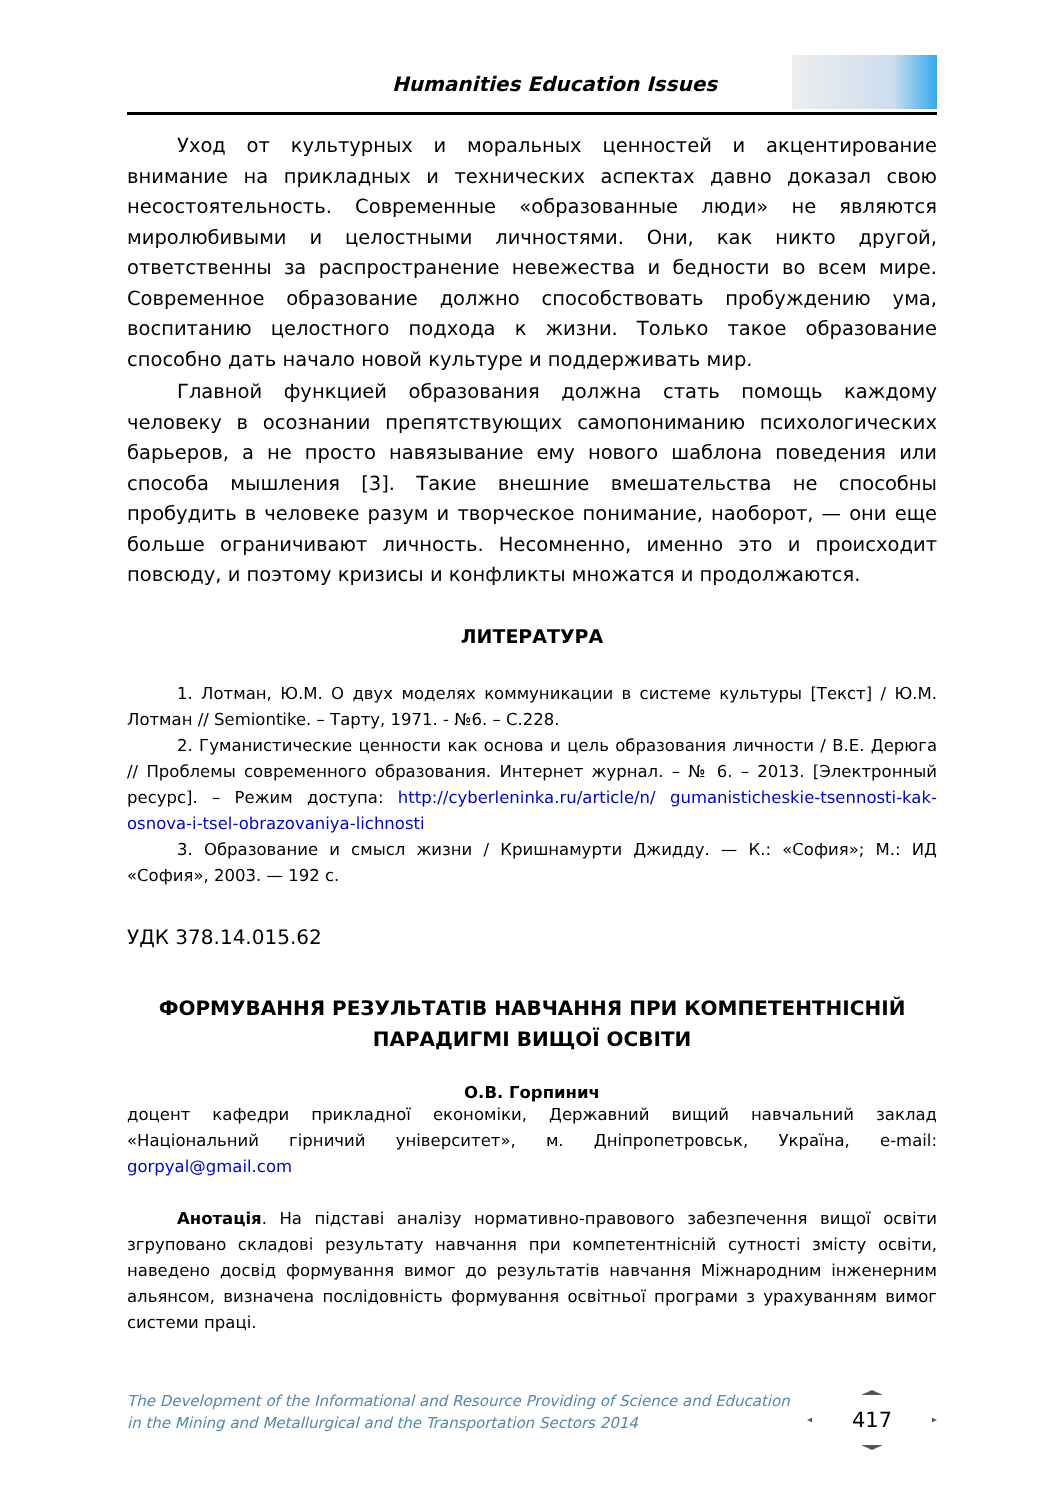Humanities Education Issues
Уход от культурных и моральных ценностей и акцентирование внимание на прикладных и технических аспектах давно доказал свою несостоятельность. Современные «образованные люди» не являются миролюбивыми и целостными личностями. Они, как никто другой, ответственны за распространение невежества и бедности во всем мире. Современное образование должно способствовать пробуждению ума, воспитанию целостного подхода к жизни. Только такое образование способно дать начало новой культуре и поддерживать мир.
Главной функцией образования должна стать помощь каждому человеку в осознании препятствующих самопониманию психологических барьеров, а не просто навязывание ему нового шаблона поведения или способа мышления [3]. Такие внешние вмешательства не способны пробудить в человеке разум и творческое понимание, наоборот, — они еще больше ограничивают личность. Несомненно, именно это и происходит повсюду, и поэтому кризисы и конфликты множатся и продолжаются.
ЛИТЕРАТУРА
1. Лотман, Ю.М. О двух моделях коммуникации в системе культуры [Текст] / Ю.М. Лотман // Semiontike. – Тарту, 1971. - №6. – С.228.
2. Гуманистические ценности как основа и цель образования личности / В.Е. Дерюга // Проблемы современного образования. Интернет журнал. – № 6. – 2013. [Электронный ресурс]. – Режим доступа: http://cyberleninka.ru/article/n/ gumanisticheskie-tsennosti-kak-osnova-i-tsel-obrazovaniya-lichnosti
3. Образование и смысл жизни / Кришнамурти Джидду. — К.: «София»; М.: ИД «София», 2003. — 192 с.
УДК 378.14.015.62
ФОРМУВАННЯ РЕЗУЛЬТАТІВ НАВЧАННЯ ПРИ КОМПЕТЕНТНІСНІЙ ПАРАДИГМІ ВИЩОЇ ОСВІТИ
О.В. Горпинич
доцент кафедри прикладної економіки, Державний вищий навчальний заклад «Національний гірничий університет», м. Дніпропетровськ, Україна, e-mail: gorpyal@gmail.com
Анотація. На підставі аналізу нормативно-правового забезпечення вищої освіти згруповано складові результату навчання при компетентнісній сутності змісту освіти, наведено досвід формування вимог до результатів навчання Міжнародним інженерним альянсом, визначена послідовність формування освітньої програми з урахуванням вимог системи праці.
The Development of the Informational and Resource Providing of Science and Education
in the Mining and Metallurgical and the Transportation Sectors 2014
417